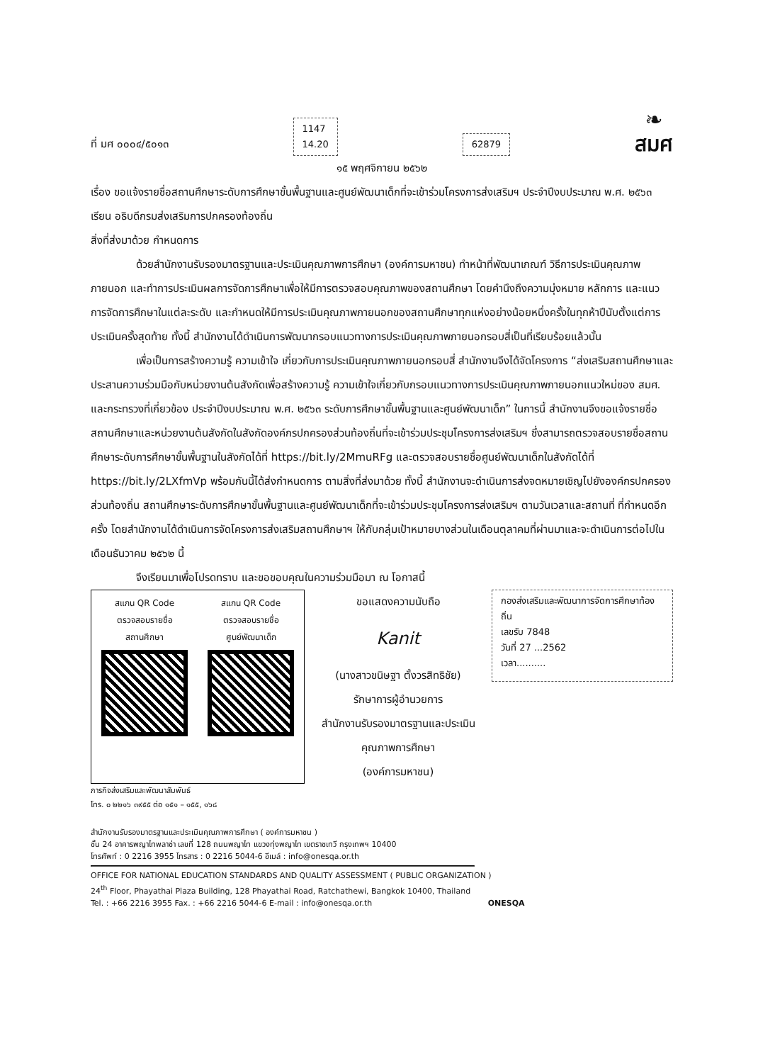ที่ มศ ๐๐๐๔/๕๐๑๓
1147
14.20
62879
❧
สมศ
๑๕ พฤศจิกายน ๒๕๖๒
เรื่อง ขอแจ้งรายชื่อสถานศึกษาระดับการศึกษาขั้นพื้นฐานและศูนย์พัฒนาเด็กที่จะเข้าร่วมโครงการส่งเสริมฯ ประจำปีงบประมาณ พ.ศ. ๒๕๖๓
เรียน อธิบดีกรมส่งเสริมการปกครองท้องถิ่น
สิ่งที่ส่งมาด้วย กำหนดการ
ด้วยสำนักงานรับรองมาตรฐานและประเมินคุณภาพการศึกษา (องค์การมหาชน) ทำหน้าที่พัฒนาเกณฑ์ วิธีการประเมินคุณภาพภายนอก และทำการประเมินผลการจัดการศึกษาเพื่อให้มีการตรวจสอบคุณภาพของสถานศึกษา โดยคำนึงถึงความมุ่งหมาย หลักการ และแนวการจัดการศึกษาในแต่ละระดับ และกำหนดให้มีการประเมินคุณภาพภายนอกของสถานศึกษาทุกแห่งอย่างน้อยหนึ่งครั้งในทุกห้าปีนับตั้งแต่การประเมินครั้งสุดท้าย ทั้งนี้ สำนักงานได้ดำเนินการพัฒนากรอบแนวทางการประเมินคุณภาพภายนอกรอบสี่เป็นที่เรียบร้อยแล้วนั้น
เพื่อเป็นการสร้างความรู้ ความเข้าใจ เกี่ยวกับการประเมินคุณภาพภายนอกรอบสี่ สำนักงานจึงได้จัดโครงการ “ส่งเสริมสถานศึกษาและประสานความร่วมมือกับหน่วยงานต้นสังกัดเพื่อสร้างความรู้ ความเข้าใจเกี่ยวกับกรอบแนวทางการประเมินคุณภาพภายนอกแนวใหม่ของ สมศ. และกระทรวงที่เกี่ยวข้อง ประจำปีงบประมาณ พ.ศ. ๒๕๖๓ ระดับการศึกษาขั้นพื้นฐานและศูนย์พัฒนาเด็ก” ในการนี้ สำนักงานจึงขอแจ้งรายชื่อสถานศึกษาและหน่วยงานต้นสังกัดในสังกัดองค์กรปกครองส่วนท้องถิ่นที่จะเข้าร่วมประชุมโครงการส่งเสริมฯ ซึ่งสามารถตรวจสอบรายชื่อสถานศึกษาระดับการศึกษาขั้นพื้นฐานในสังกัดได้ที่ https://bit.ly/2MmuRFg และตรวจสอบรายชื่อศูนย์พัฒนาเด็กในสังกัดได้ที่ https://bit.ly/2LXfmVp พร้อมกันนี้ได้ส่งกำหนดการ ตามสิ่งที่ส่งมาด้วย ทั้งนี้ สำนักงานจะดำเนินการส่งจดหมายเชิญไปยังองค์กรปกครองส่วนท้องถิ่น สถานศึกษาระดับการศึกษาขั้นพื้นฐานและศูนย์พัฒนาเด็กที่จะเข้าร่วมประชุมโครงการส่งเสริมฯ ตามวันเวลาและสถานที่ ที่กำหนดอีกครั้ง โดยสำนักงานได้ดำเนินการจัดโครงการส่งเสริมสถานศึกษาฯ ให้กับกลุ่มเป้าหมายบางส่วนในเดือนตุลาคมที่ผ่านมาและจะดำเนินการต่อไปในเดือนธันวาคม ๒๕๖๒ นี้
จึงเรียนมาเพื่อโปรดทราบ และขอขอบคุณในความร่วมมือมา ณ โอกาสนี้
สแกน QR Code
ตรวจสอบรายชื่อ
สถานศึกษา
สแกน QR Code
ตรวจสอบรายชื่อ
ศูนย์พัฒนาเด็ก
ขอแสดงความนับถือ
Kanit
(นางสาวขนิษฐา ตั้งวรสิทธิชัย)
รักษาการผู้อำนวยการ
สำนักงานรับรองมาตรฐานและประเมินคุณภาพการศึกษา
(องค์การมหาชน)
กองส่งเสริมและพัฒนาการจัดการศึกษาท้องถิ่น
เลขรับ 7848
วันที่ 27 ...2562
เวลา..........
ภารกิจส่งเสริมและพัฒนาสัมพันธ์
โทร. ๐ ๒๒๑๖ ๓๙๕๕ ต่อ ๑๕๑ – ๑๕๕, ๑๖๘
สำนักงานรับรองมาตรฐานและประเมินคุณภาพการศึกษา ( องค์การมหาชน )
ชั้น 24 อาคารพญาไทพลาซ่า เลขที่ 128 ถนนพญาไท แขวงทุ่งพญาไท เขตราชเทวี กรุงเทพฯ 10400
โทรศัพท์ : 0 2216 3955 โทรสาร : 0 2216 5044-6 อีเมล์ : info@onesqa.or.th
OFFICE FOR NATIONAL EDUCATION STANDARDS AND QUALITY ASSESSMENT ( PUBLIC ORGANIZATION )
24<sup>th</sup> Floor, Phayathai Plaza Building, 128 Phayathai Road, Ratchathewi, Bangkok 10400, Thailand
Tel. : +66 2216 3955 Fax. : +66 2216 5044-6 E-mail : info@onesqa.or.th ONESQA